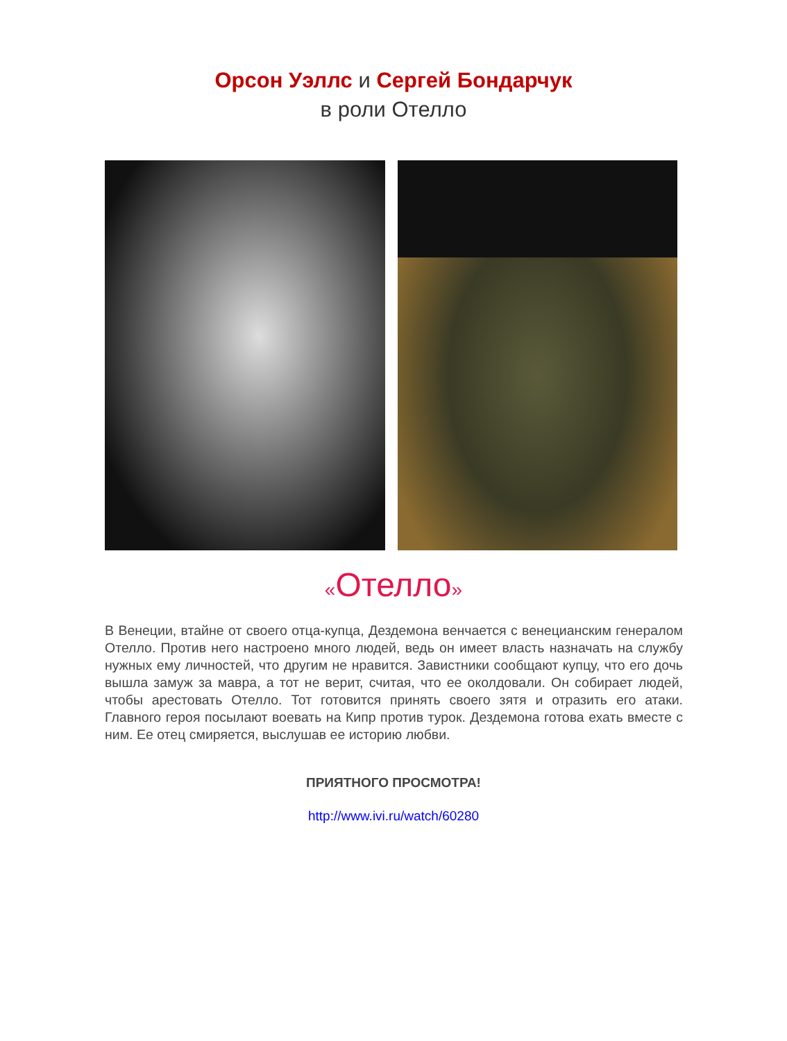Орсон Уэллс и Сергей Бондарчук
в роли Отелло
«Отелло»
В Венеции, втайне от своего отца-купца, Дездемона венчается с венецианским генералом Отелло. Против него настроено много людей, ведь он имеет власть назначать на службу нужных ему личностей, что другим не нравится. Завистники сообщают купцу, что его дочь вышла замуж за мавра, а тот не верит, считая, что ее околдовали. Он собирает людей, чтобы арестовать Отелло. Тот готовится принять своего зятя и отразить его атаки. Главного героя посылают воевать на Кипр против турок. Дездемона готова ехать вместе с ним. Ее отец смиряется, выслушав ее историю любви.
ПРИЯТНОГО ПРОСМОТРА!
http://www.ivi.ru/watch/60280